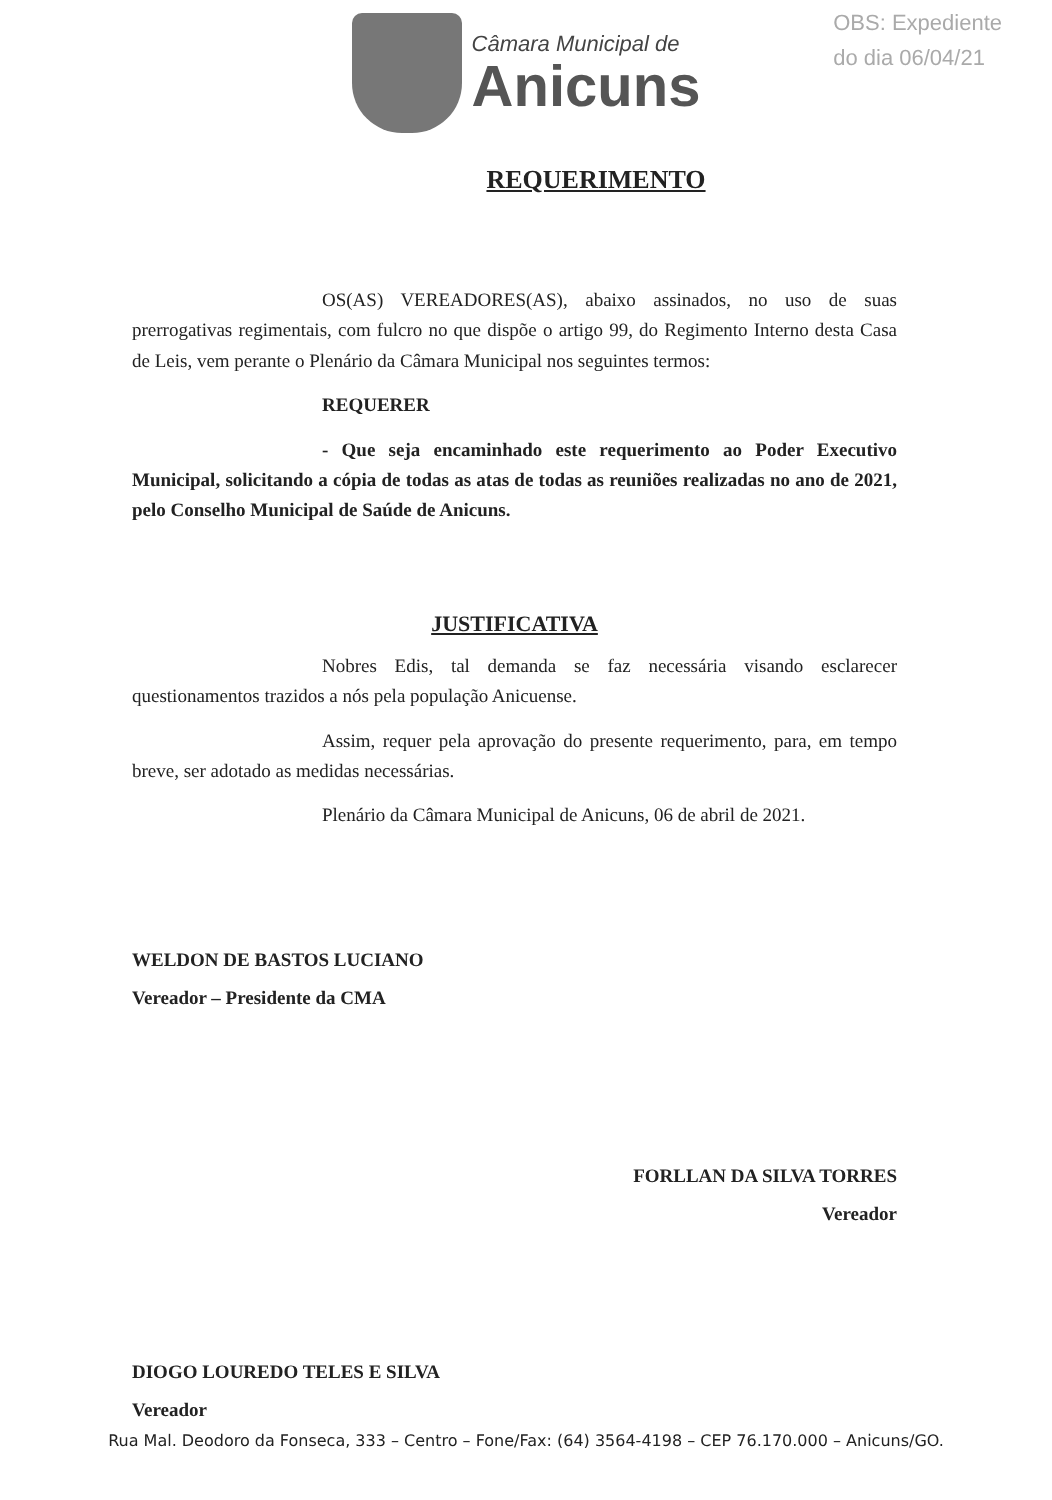OBS: Expediente
do dia 06/04/21
Câmara Municipal de
Anicuns
REQUERIMENTO
OS(AS) VEREADORES(AS), abaixo assinados, no uso de suas prerrogativas regimentais, com fulcro no que dispõe o artigo 99, do Regimento Interno desta Casa de Leis, vem perante o Plenário da Câmara Municipal nos seguintes termos:
REQUERER
- Que seja encaminhado este requerimento ao Poder Executivo Municipal, solicitando a cópia de todas as atas de todas as reuniões realizadas no ano de 2021, pelo Conselho Municipal de Saúde de Anicuns.
JUSTIFICATIVA
Nobres Edis, tal demanda se faz necessária visando esclarecer questionamentos trazidos a nós pela população Anicuense.
Assim, requer pela aprovação do presente requerimento, para, em tempo breve, ser adotado as medidas necessárias.
Plenário da Câmara Municipal de Anicuns, 06 de abril de 2021.
WELDON DE BASTOS LUCIANO
Vereador – Presidente da CMA
FORLLAN DA SILVA TORRES
Vereador
DIOGO LOUREDO TELES E SILVA
Vereador
Rua Mal. Deodoro da Fonseca, 333 – Centro – Fone/Fax: (64) 3564-4198 – CEP 76.170.000 – Anicuns/GO.